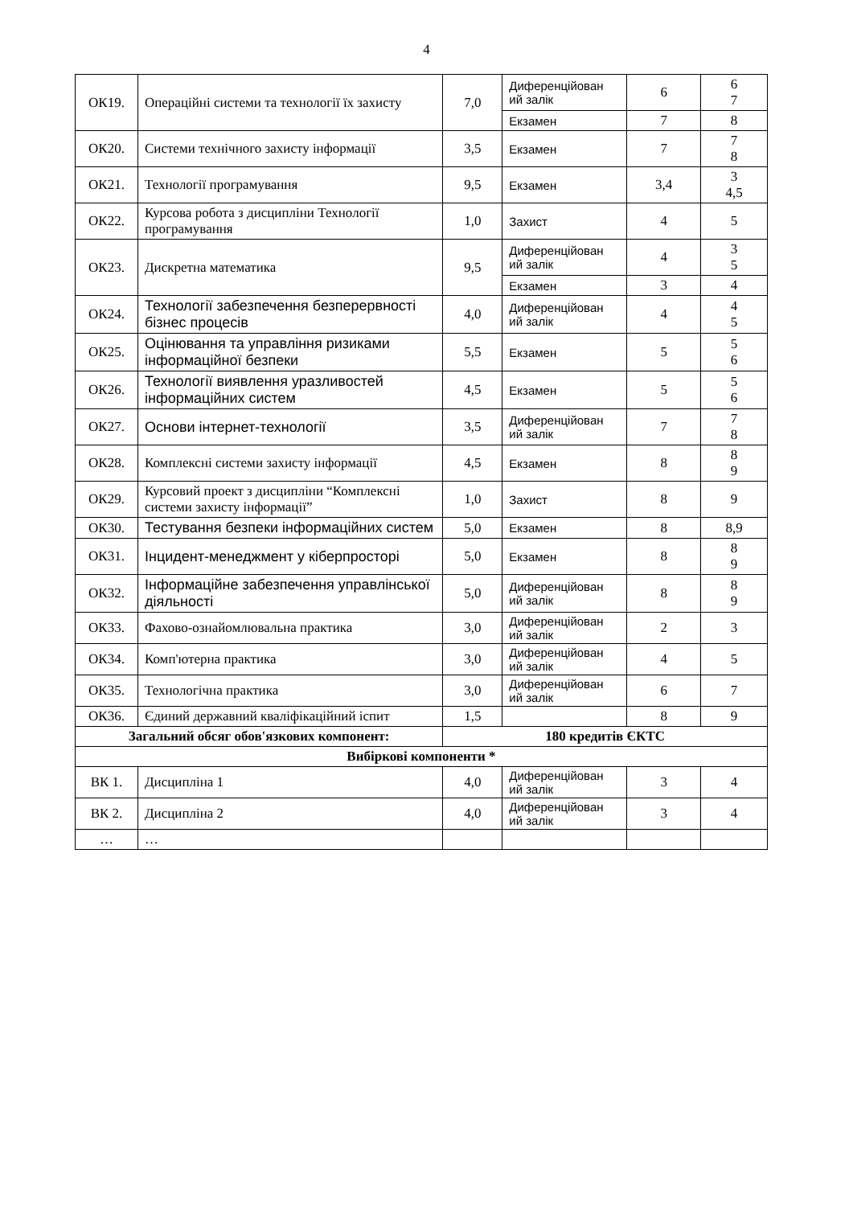4
| ОК19. | Операційні системи та технології їх захисту | 7,0 | Диференційован ий залік | 6 | 6 7 |
| | | | Екзамен | 7 | 8 |
| ОК20. | Системи технічного захисту інформації | 3,5 | Екзамен | 7 | 7 8 |
| ОК21. | Технології програмування | 9,5 | Екзамен | 3,4 | 3 4,5 |
| ОК22. | Курсова робота з дисципліни Технології програмування | 1,0 | Захист | 4 | 5 |
| ОК23. | Дискретна математика | 9,5 | Диференційован ий залік | 4 | 3 5 |
| | | | Екзамен | 3 | 4 |
| ОК24. | Технології забезпечення безперервності бізнес процесів | 4,0 | Диференційован ий залік | 4 | 4 5 |
| ОК25. | Оцінювання та управління ризиками інформаційної безпеки | 5,5 | Екзамен | 5 | 5 6 |
| ОК26. | Технології виявлення уразливостей інформаційних систем | 4,5 | Екзамен | 5 | 5 6 |
| ОК27. | Основи інтернет-технології | 3,5 | Диференційован ий залік | 7 | 7 8 |
| ОК28. | Комплексні системи захисту інформації | 4,5 | Екзамен | 8 | 8 9 |
| ОК29. | Курсовий проект з дисципліни “Комплексні системи захисту інформації” | 1,0 | Захист | 8 | 9 |
| ОК30. | Тестування безпеки інформаційних систем | 5,0 | Екзамен | 8 | 8,9 |
| ОК31. | Інцидент-менеджмент у кіберпросторі | 5,0 | Екзамен | 8 | 8 9 |
| ОК32. | Інформаційне забезпечення управлінської діяльності | 5,0 | Диференційован ий залік | 8 | 8 9 |
| ОК33. | Фахово-ознайомлювальна практика | 3,0 | Диференційован ий залік | 2 | 3 |
| ОК34. | Комп'ютерна практика | 3,0 | Диференційован ий залік | 4 | 5 |
| ОК35. | Технологічна практика | 3,0 | Диференційован ий залік | 6 | 7 |
| ОК36. | Єдиний державний кваліфікаційний іспит | 1,5 | | 8 | 9 |
| Загальний обсяг обов'язкових компонент: | | 180 кредитів ЄКТС | | | |
| Вибіркові компоненти * | | | | | |
| ВК 1. | Дисципліна 1 | 4,0 | Диференційован ий залік | 3 | 4 |
| ВК 2. | Дисципліна 2 | 4,0 | Диференційован ий залік | 3 | 4 |
| … | … | | | | |